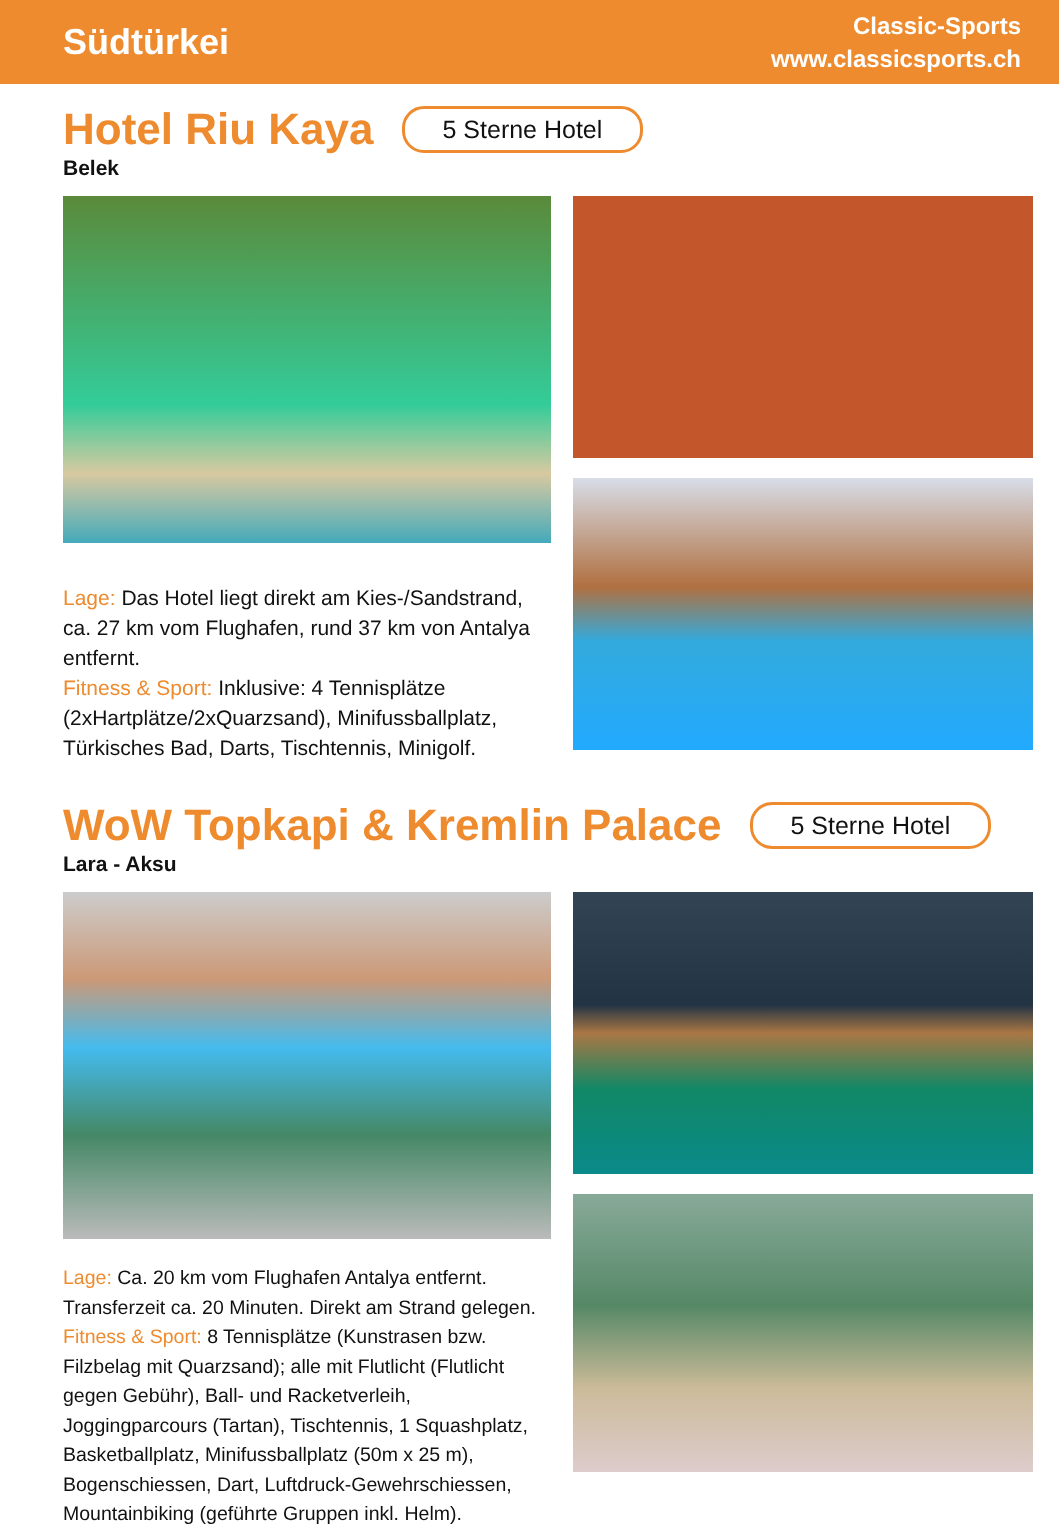Südtürkei
Classic-Sports
www.classicsports.ch
Hotel Riu Kaya
5 Sterne Hotel
Belek
Lage: Das Hotel liegt direkt am Kies-/Sandstrand, ca. 27 km vom Flughafen, rund 37 km von Antalya entfernt.
Fitness & Sport: Inklusive: 4 Tennisplätze (2xHartplätze/2xQuarzsand), Minifussballplatz, Türkisches Bad, Darts, Tischtennis, Minigolf.
WoW Topkapi & Kremlin Palace
5 Sterne Hotel
Lara - Aksu
Lage: Ca. 20 km vom Flughafen Antalya entfernt. Transferzeit ca. 20 Minuten. Direkt am Strand gelegen.
Fitness & Sport: 8 Tennisplätze (Kunstrasen bzw. Filzbelag mit Quarzsand); alle mit Flutlicht (Flutlicht gegen Gebühr), Ball- und Racketverleih, Joggingparcours (Tartan), Tischtennis, 1 Squashplatz, Basketballplatz, Minifussballplatz (50m x 25 m), Bogenschiessen, Dart, Luftdruck-Gewehrschiessen, Mountainbiking (geführte Gruppen inkl. Helm).